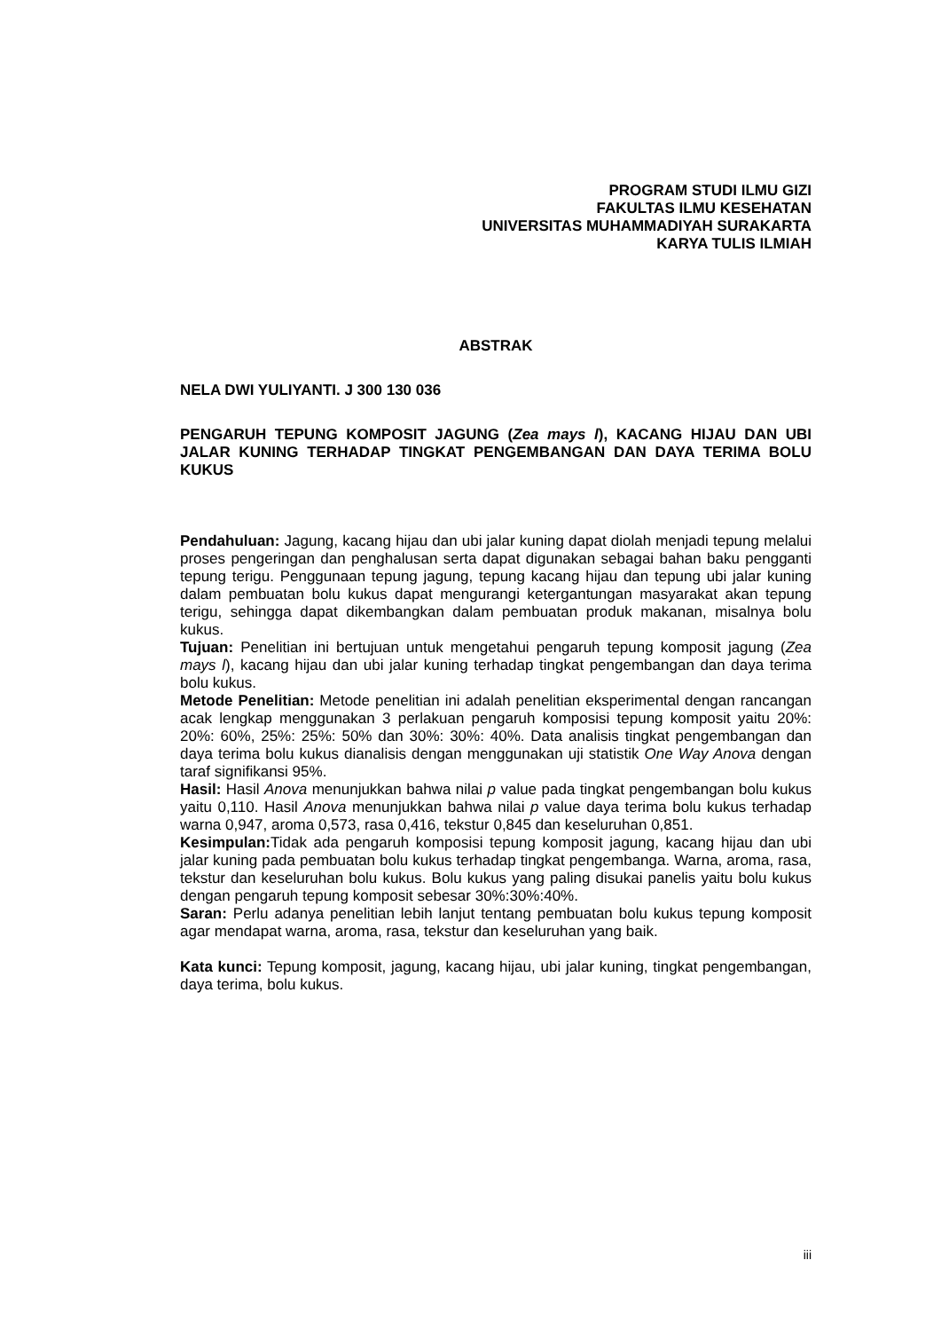PROGRAM STUDI ILMU GIZI
FAKULTAS ILMU KESEHATAN
UNIVERSITAS MUHAMMADIYAH SURAKARTA
KARYA TULIS ILMIAH
ABSTRAK
NELA DWI YULIYANTI. J 300 130 036
PENGARUH TEPUNG KOMPOSIT JAGUNG (Zea mays l), KACANG HIJAU DAN UBI JALAR KUNING TERHADAP TINGKAT PENGEMBANGAN DAN DAYA TERIMA BOLU KUKUS
Pendahuluan: Jagung, kacang hijau dan ubi jalar kuning dapat diolah menjadi tepung melalui proses pengeringan dan penghalusan serta dapat digunakan sebagai bahan baku pengganti tepung terigu. Penggunaan tepung jagung, tepung kacang hijau dan tepung ubi jalar kuning dalam pembuatan bolu kukus dapat mengurangi ketergantungan masyarakat akan tepung terigu, sehingga dapat dikembangkan dalam pembuatan produk makanan, misalnya bolu kukus.
Tujuan: Penelitian ini bertujuan untuk mengetahui pengaruh tepung komposit jagung (Zea mays l), kacang hijau dan ubi jalar kuning terhadap tingkat pengembangan dan daya terima bolu kukus.
Metode Penelitian: Metode penelitian ini adalah penelitian eksperimental dengan rancangan acak lengkap menggunakan 3 perlakuan pengaruh komposisi tepung komposit yaitu 20%: 20%: 60%, 25%: 25%: 50% dan 30%: 30%: 40%. Data analisis tingkat pengembangan dan daya terima bolu kukus dianalisis dengan menggunakan uji statistik One Way Anova dengan taraf signifikansi 95%.
Hasil: Hasil Anova menunjukkan bahwa nilai p value pada tingkat pengembangan bolu kukus yaitu 0,110. Hasil Anova menunjukkan bahwa nilai p value daya terima bolu kukus terhadap warna 0,947, aroma 0,573, rasa 0,416, tekstur 0,845 dan keseluruhan 0,851.
Kesimpulan: Tidak ada pengaruh komposisi tepung komposit jagung, kacang hijau dan ubi jalar kuning pada pembuatan bolu kukus terhadap tingkat pengembanga. Warna, aroma, rasa, tekstur dan keseluruhan bolu kukus. Bolu kukus yang paling disukai panelis yaitu bolu kukus dengan pengaruh tepung komposit sebesar 30%:30%:40%.
Saran: Perlu adanya penelitian lebih lanjut tentang pembuatan bolu kukus tepung komposit agar mendapat warna, aroma, rasa, tekstur dan keseluruhan yang baik.
Kata kunci: Tepung komposit, jagung, kacang hijau, ubi jalar kuning, tingkat pengembangan, daya terima, bolu kukus.
iii